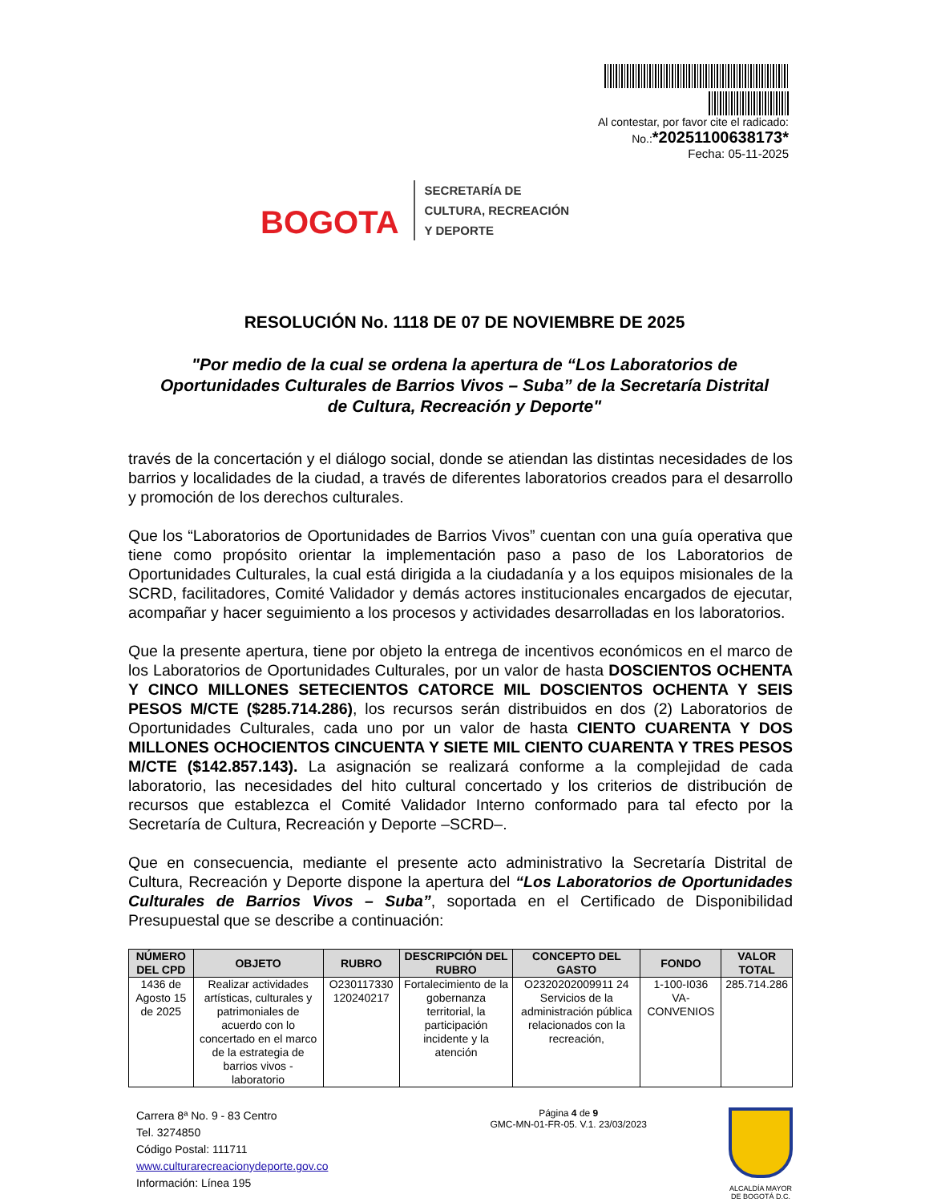BOGOTA
SECRETARÍA DE
CULTURA, RECREACIÓN
Y DEPORTE
Al contestar, por favor cite el radicado:
No.:*20251100638173*
Fecha: 05-11-2025
RESOLUCIÓN No. 1118 DE 07 DE NOVIEMBRE DE 2025
"Por medio de la cual se ordena la apertura de “Los Laboratorios de Oportunidades Culturales de Barrios Vivos – Suba” de la Secretaría Distrital de Cultura, Recreación y Deporte"
través de la concertación y el diálogo social, donde se atiendan las distintas necesidades de los barrios y localidades de la ciudad, a través de diferentes laboratorios creados para el desarrollo y promoción de los derechos culturales.
Que los “Laboratorios de Oportunidades de Barrios Vivos” cuentan con una guía operativa que tiene como propósito orientar la implementación paso a paso de los Laboratorios de Oportunidades Culturales, la cual está dirigida a la ciudadanía y a los equipos misionales de la SCRD, facilitadores, Comité Validador y demás actores institucionales encargados de ejecutar, acompañar y hacer seguimiento a los procesos y actividades desarrolladas en los laboratorios.
Que la presente apertura, tiene por objeto la entrega de incentivos económicos en el marco de los Laboratorios de Oportunidades Culturales, por un valor de hasta DOSCIENTOS OCHENTA Y CINCO MILLONES SETECIENTOS CATORCE MIL DOSCIENTOS OCHENTA Y SEIS PESOS M/CTE ($285.714.286), los recursos serán distribuidos en dos (2) Laboratorios de Oportunidades Culturales, cada uno por un valor de hasta CIENTO CUARENTA Y DOS MILLONES OCHOCIENTOS CINCUENTA Y SIETE MIL CIENTO CUARENTA Y TRES PESOS M/CTE ($142.857.143). La asignación se realizará conforme a la complejidad de cada laboratorio, las necesidades del hito cultural concertado y los criterios de distribución de recursos que establezca el Comité Validador Interno conformado para tal efecto por la Secretaría de Cultura, Recreación y Deporte –SCRD–.
Que en consecuencia, mediante el presente acto administrativo la Secretaría Distrital de Cultura, Recreación y Deporte dispone la apertura del “Los Laboratorios de Oportunidades Culturales de Barrios Vivos – Suba”, soportada en el Certificado de Disponibilidad Presupuestal que se describe a continuación:
| NÚMERO DEL CPD | OBJETO | RUBRO | DESCRIPCIÓN DEL RUBRO | CONCEPTO DEL GASTO | FONDO | VALOR TOTAL |
| --- | --- | --- | --- | --- | --- | --- |
| 1436 de Agosto 15 de 2025 | Realizar actividades artísticas, culturales y patrimoniales de acuerdo con lo concertado en el marco de la estrategia de barrios vivos - laboratorio | O230117330 120240217 | Fortalecimiento de la gobernanza territorial, la participación incidente y la atención | O2320202009911 24 Servicios de la administración pública relacionados con la recreación, | 1-100-I036 VA-CONVENIOS | 285.714.286 |
Carrera 8ª No. 9 - 83 Centro
Tel. 3274850
Código Postal: 111711
www.culturarecreacionydeporte.gov.co
Información: Línea 195
Página 4 de 9
GMC-MN-01-FR-05. V.1. 23/03/2023
ALCALDÍA MAYOR
DE BOGOTÁ D.C.